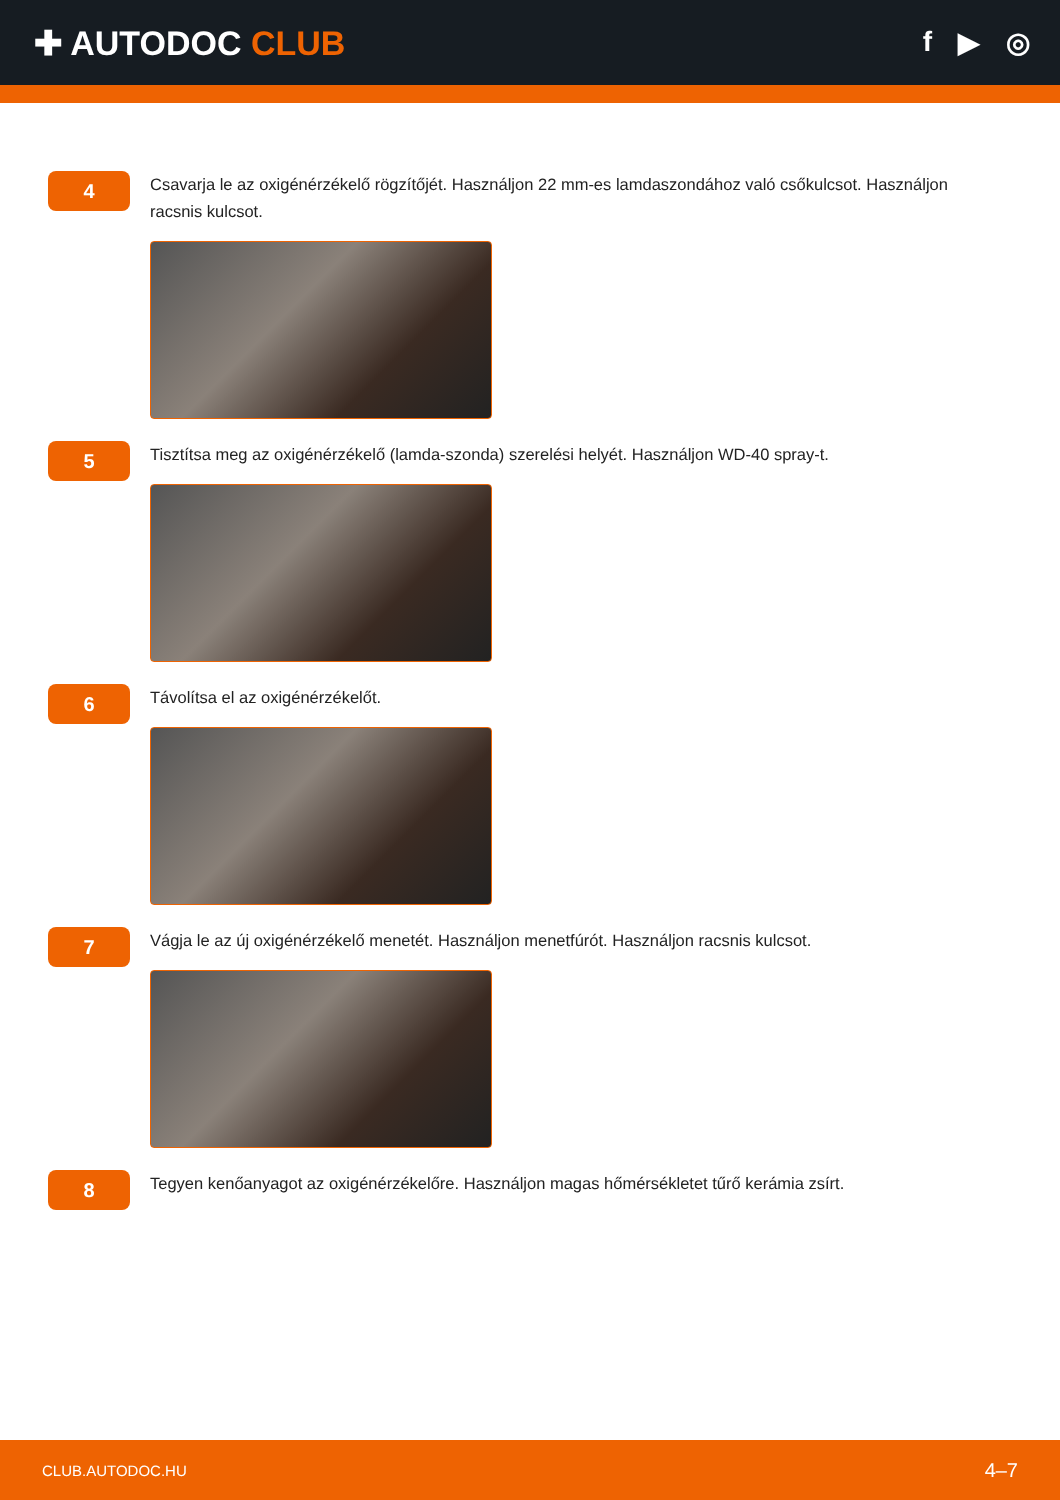✚ AUTODOC CLUB
f ▶ ◎
4
Csavarja le az oxigénérzékelő rögzítőjét. Használjon 22 mm-es lamdaszondához való csőkulcsot. Használjon racsnis kulcsot.
5
Tisztítsa meg az oxigénérzékelő (lamda-szonda) szerelési helyét. Használjon WD-40 spray-t.
6
Távolítsa el az oxigénérzékelőt.
7
Vágja le az új oxigénérzékelő menetét. Használjon menetfúrót. Használjon racsnis kulcsot.
8
Tegyen kenőanyagot az oxigénérzékelőre. Használjon magas hőmérsékletet tűrő kerámia zsírt.
CLUB.AUTODOC.HU 4–7